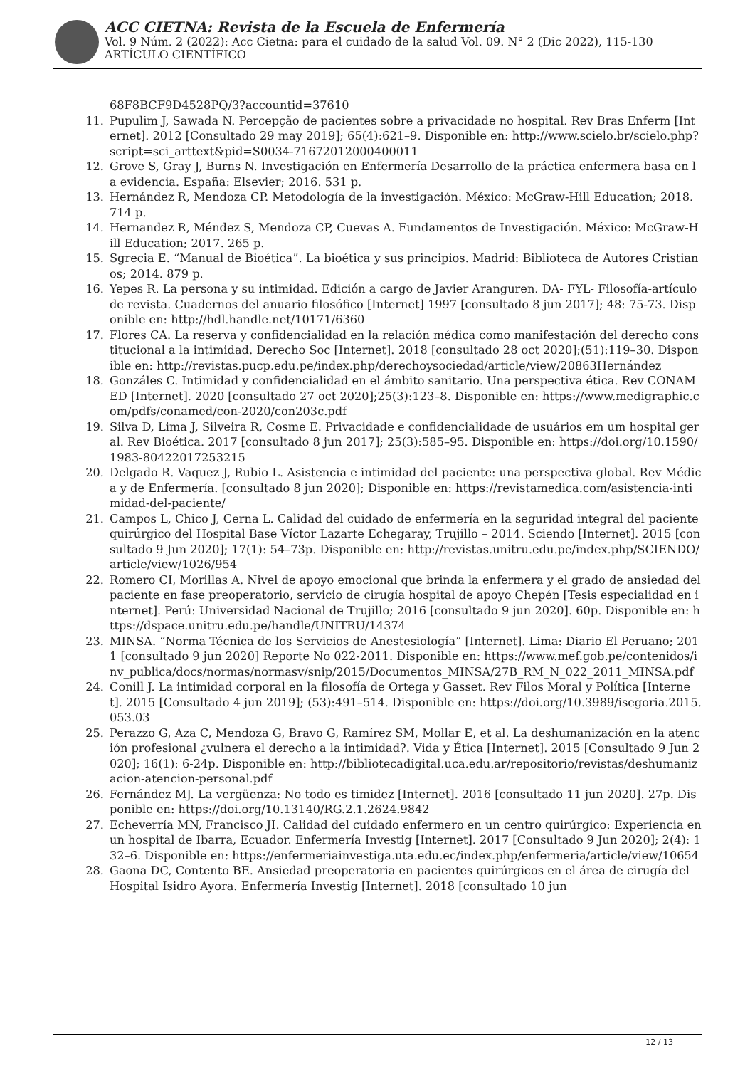ACC CIETNA: Revista de la Escuela de Enfermería
Vol. 9 Núm. 2 (2022): Acc Cietna: para el cuidado de la salud Vol. 09. N° 2 (Dic 2022), 115-130
ARTÍCULO CIENTÍFICO
68F8BCF9D4528PQ/3?accountid=37610
11. Pupulim J, Sawada N. Percepção de pacientes sobre a privacidade no hospital. Rev Bras Enferm [Internet]. 2012 [Consultado 29 may 2019]; 65(4):621–9. Disponible en: http://www.scielo.br/scielo.php?script=sci_arttext&pid=S0034-71672012000400011
12. Grove S, Gray J, Burns N. Investigación en Enfermería Desarrollo de la práctica enfermera basa en la evidencia. España: Elsevier; 2016. 531 p.
13. Hernández R, Mendoza CP. Metodología de la investigación. México: McGraw-Hill Education; 2018. 714 p.
14. Hernandez R, Méndez S, Mendoza CP, Cuevas A. Fundamentos de Investigación. México: McGraw-Hill Education; 2017. 265 p.
15. Sgrecia E. “Manual de Bioética”. La bioética y sus principios. Madrid: Biblioteca de Autores Cristianos; 2014. 879 p.
16. Yepes R. La persona y su intimidad. Edición a cargo de Javier Aranguren. DA- FYL- Filosofía-artículo de revista. Cuadernos del anuario filosófico [Internet] 1997 [consultado 8 jun 2017]; 48: 75-73. Disponible en: http://hdl.handle.net/10171/6360
17. Flores CA. La reserva y confidencialidad en la relación médica como manifestación del derecho constitucional a la intimidad. Derecho Soc [Internet]. 2018 [consultado 28 oct 2020];(51):119–30. Disponible en: http://revistas.pucp.edu.pe/index.php/derechoysociedad/article/view/20863Hernández
18. Gonzáles C. Intimidad y confidencialidad en el ámbito sanitario. Una perspectiva ética. Rev CONAMED [Internet]. 2020 [consultado 27 oct 2020];25(3):123–8. Disponible en: https://www.medigraphic.com/pdfs/conamed/con-2020/con203c.pdf
19. Silva D, Lima J, Silveira R, Cosme E. Privacidade e confidencialidade de usuários em um hospital geral. Rev Bioética. 2017 [consultado 8 jun 2017]; 25(3):585–95. Disponible en: https://doi.org/10.1590/1983-80422017253215
20. Delgado R. Vaquez J, Rubio L. Asistencia e intimidad del paciente: una perspectiva global. Rev Médica y de Enfermería. [consultado 8 jun 2020]; Disponible en: https://revistamedica.com/asistencia-intimidad-del-paciente/
21. Campos L, Chico J, Cerna L. Calidad del cuidado de enfermería en la seguridad integral del paciente quirúrgico del Hospital Base Víctor Lazarte Echegaray, Trujillo – 2014. Sciendo [Internet]. 2015 [consultado 9 Jun 2020]; 17(1): 54–73p. Disponible en: http://revistas.unitru.edu.pe/index.php/SCIENDO/article/view/1026/954
22. Romero CI, Morillas A. Nivel de apoyo emocional que brinda la enfermera y el grado de ansiedad del paciente en fase preoperatorio, servicio de cirugía hospital de apoyo Chepén [Tesis especialidad en internet]. Perú: Universidad Nacional de Trujillo; 2016 [consultado 9 jun 2020]. 60p. Disponible en: https://dspace.unitru.edu.pe/handle/UNITRU/14374
23. MINSA. “Norma Técnica de los Servicios de Anestesiología” [Internet]. Lima: Diario El Peruano; 2011 [consultado 9 jun 2020] Reporte No 022-2011. Disponible en: https://www.mef.gob.pe/contenidos/inv_publica/docs/normas/normasv/snip/2015/Documentos_MINSA/27B_RM_N_022_2011_MINSA.pdf
24. Conill J. La intimidad corporal en la filosofía de Ortega y Gasset. Rev Filos Moral y Política [Internet]. 2015 [Consultado 4 jun 2019]; (53):491–514. Disponible en: https://doi.org/10.3989/isegoria.2015.053.03
25. Perazzo G, Aza C, Mendoza G, Bravo G, Ramírez SM, Mollar E, et al. La deshumanización en la atención profesional ¿vulnera el derecho a la intimidad?. Vida y Ética [Internet]. 2015 [Consultado 9 Jun 2020]; 16(1): 6-24p. Disponible en: http://bibliotecadigital.uca.edu.ar/repositorio/revistas/deshumanizacion-atencion-personal.pdf
26. Fernández MJ. La vergüenza: No todo es timidez [Internet]. 2016 [consultado 11 jun 2020]. 27p. Disponible en: https://doi.org/10.13140/RG.2.1.2624.9842
27. Echeverría MN, Francisco JI. Calidad del cuidado enfermero en un centro quirúrgico: Experiencia en un hospital de Ibarra, Ecuador. Enfermería Investig [Internet]. 2017 [Consultado 9 Jun 2020]; 2(4): 132–6. Disponible en: https://enfermeriainvestiga.uta.edu.ec/index.php/enfermeria/article/view/10654
28. Gaona DC, Contento BE. Ansiedad preoperatoria en pacientes quirúrgicos en el área de cirugía del Hospital Isidro Ayora. Enfermería Investig [Internet]. 2018 [consultado 10 jun
12 / 13